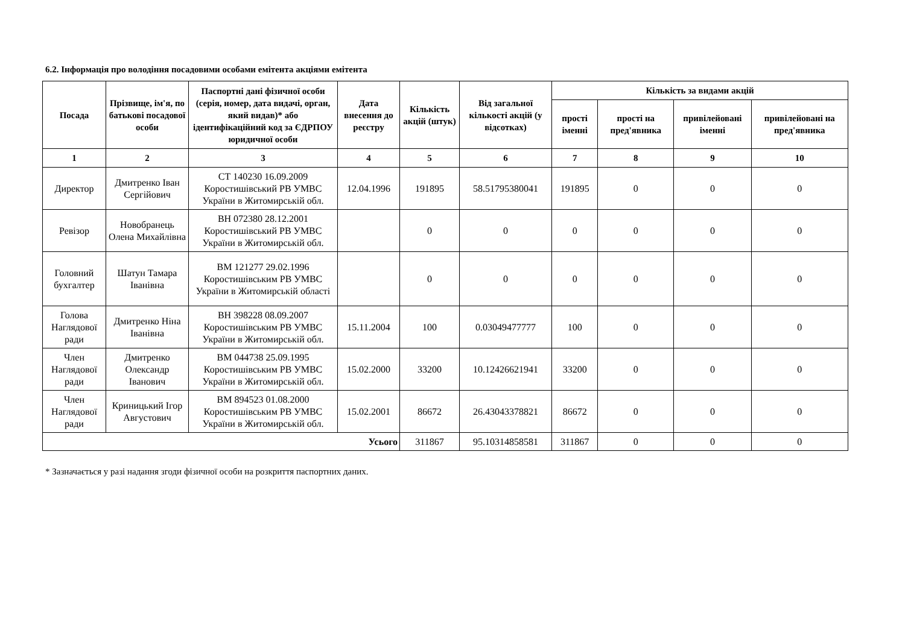6.2. Інформація про володіння посадовими особами емітента акціями емітента
| Посада | Прізвище, ім'я, по батькові посадової особи | Паспортні дані фізичної особи (серія, номер, дата видачі, орган, який видав)* або ідентифікаційний код за ЄДРПОУ юридичної особи | Дата внесення до реєстру | Кількість акцій (штук) | Від загальної кількості акцій (у відсотках) | Кількість за видами акцій | | | |
| --- | --- | --- | --- | --- | --- | --- | --- | --- | --- |
| | | | | | | прості іменні | прості на пред'явника | привілейовані іменні | привілейовані на пред'явника |
| 1 | 2 | 3 | 4 | 5 | 6 | 7 | 8 | 9 | 10 |
| Директор | Дмитренко Іван Сергійович | СТ 140230 16.09.2009 Коростишівський РВ УМВС України в Житомирській обл. | 12.04.1996 | 191895 | 58.51795380041 | 191895 | 0 | 0 | 0 |
| Ревізор | Новобранець Олена Михайлівна | ВН 072380 28.12.2001 Коростишівський РВ УМВС України в Житомирській обл. | | 0 | 0 | 0 | 0 | 0 | 0 |
| Головний бухгалтер | Шатун Тамара Іванівна | ВМ 121277 29.02.1996 Коростишівським РВ УМВС України в Житомирській області | | 0 | 0 | 0 | 0 | 0 | 0 |
| Голова Наглядової ради | Дмитренко Ніна Іванівна | ВН 398228 08.09.2007 Коростишівським РВ УМВС України в Житомирській обл. | 15.11.2004 | 100 | 0.03049477777 | 100 | 0 | 0 | 0 |
| Член Наглядової ради | Дмитренко Олександр Іванович | ВМ 044738 25.09.1995 Коростишівським РВ УМВС України в Житомирській обл. | 15.02.2000 | 33200 | 10.12426621941 | 33200 | 0 | 0 | 0 |
| Член Наглядової ради | Криницький Ігор Августович | ВМ 894523 01.08.2000 Коростишівським РВ УМВС України в Житомирській обл. | 15.02.2001 | 86672 | 26.43043378821 | 86672 | 0 | 0 | 0 |
| Усього | | | | 311867 | 95.10314858581 | 311867 | 0 | 0 | 0 |
* Зазначається у разі надання згоди фізичної особи на розкриття паспортних даних.